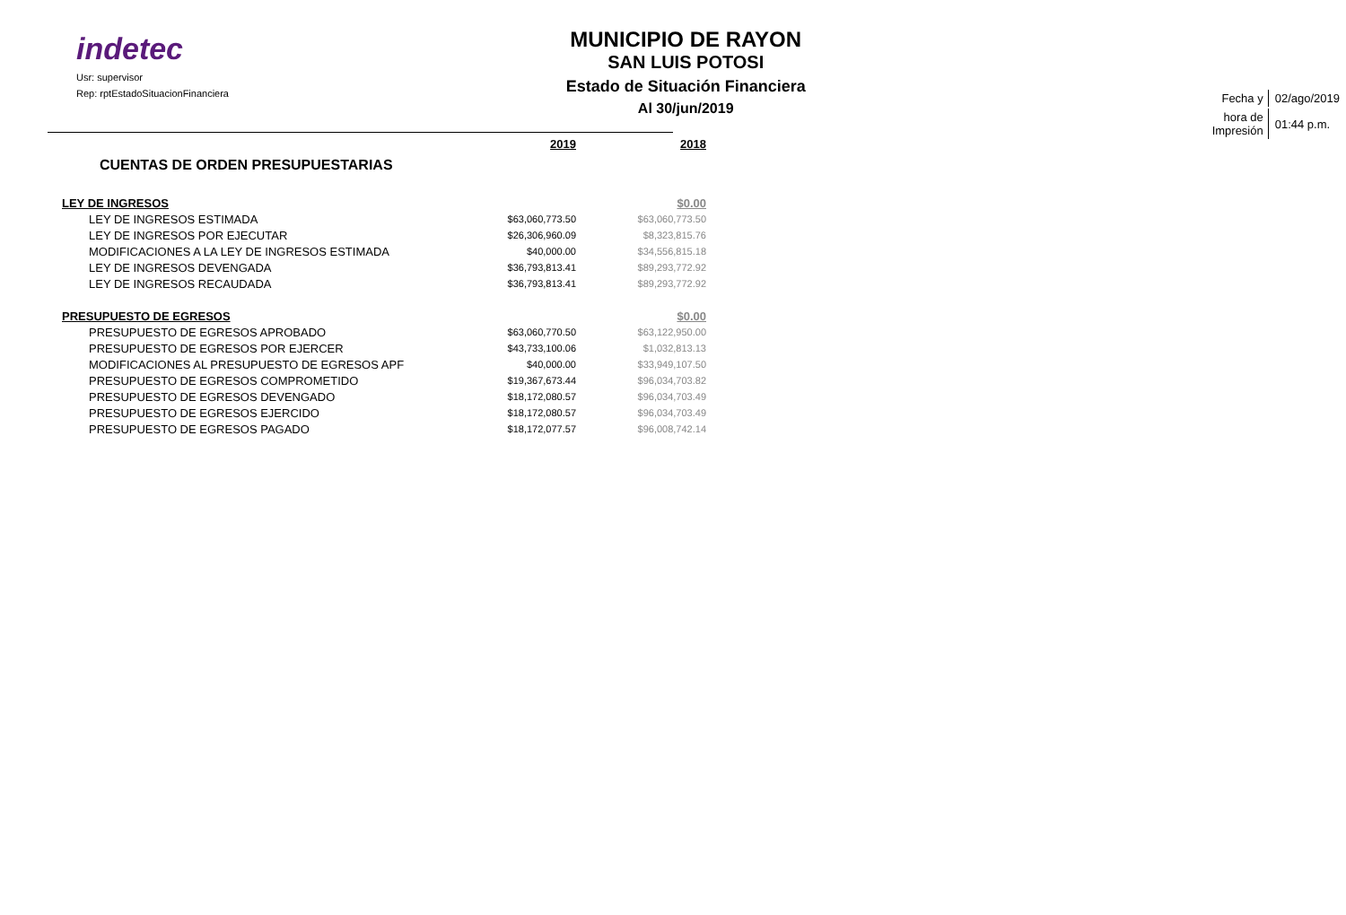indetec
Usr: supervisor
Rep: rptEstadoSituacionFinanciera
MUNICIPIO DE RAYON
SAN LUIS POTOSI
Estado de Situación Financiera
Al 30/jun/2019
| Fecha y | 02/ago/2019 |
| hora de Impresión | 01:44 p.m. |
| | 2019 | 2018 |
| CUENTAS DE ORDEN PRESUPUESTARIAS | | |
| LEY DE INGRESOS | | $0.00 |
| LEY DE INGRESOS ESTIMADA | $63,060,773.50 | $63,060,773.50 |
| LEY DE INGRESOS POR EJECUTAR | $26,306,960.09 | $8,323,815.76 |
| MODIFICACIONES A LA LEY DE INGRESOS ESTIMADA | $40,000.00 | $34,556,815.18 |
| LEY DE INGRESOS DEVENGADA | $36,793,813.41 | $89,293,772.92 |
| LEY DE INGRESOS RECAUDADA | $36,793,813.41 | $89,293,772.92 |
| PRESUPUESTO DE EGRESOS | | $0.00 |
| PRESUPUESTO DE EGRESOS APROBADO | $63,060,770.50 | $63,122,950.00 |
| PRESUPUESTO DE EGRESOS POR EJERCER | $43,733,100.06 | $1,032,813.13 |
| MODIFICACIONES AL PRESUPUESTO DE EGRESOS APF | $40,000.00 | $33,949,107.50 |
| PRESUPUESTO DE EGRESOS COMPROMETIDO | $19,367,673.44 | $96,034,703.82 |
| PRESUPUESTO DE EGRESOS DEVENGADO | $18,172,080.57 | $96,034,703.49 |
| PRESUPUESTO DE EGRESOS EJERCIDO | $18,172,080.57 | $96,034,703.49 |
| PRESUPUESTO DE EGRESOS PAGADO | $18,172,077.57 | $96,008,742.14 |